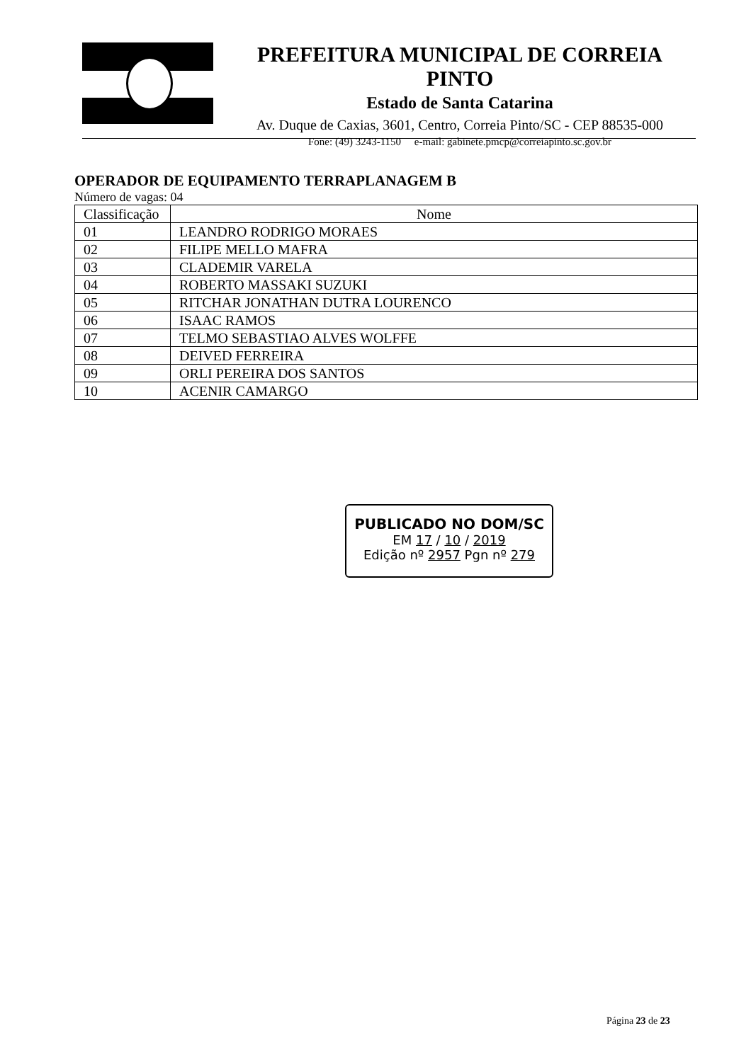PREFEITURA MUNICIPAL DE CORREIA PINTO
Estado de Santa Catarina
Av. Duque de Caxias, 3601, Centro, Correia Pinto/SC - CEP 88535-000
Fone: (49) 3243-1150 e-mail: gabinete.pmcp@correiapinto.sc.gov.br
OPERADOR DE EQUIPAMENTO TERRAPLANAGEM B
Número de vagas: 04
| Classificação | Nome |
| --- | --- |
| 01 | LEANDRO RODRIGO MORAES |
| 02 | FILIPE MELLO MAFRA |
| 03 | CLADEMIR VARELA |
| 04 | ROBERTO MASSAKI SUZUKI |
| 05 | RITCHAR JONATHAN DUTRA LOURENCO |
| 06 | ISAAC RAMOS |
| 07 | TELMO SEBASTIAO ALVES WOLFFE |
| 08 | DEIVED FERREIRA |
| 09 | ORLI PEREIRA DOS SANTOS |
| 10 | ACENIR CAMARGO |
PUBLICADO NO DOM/SC
EM 17 / 10 / 2019
Edição nº 2957 Pgn nº 279
Página 23 de 23